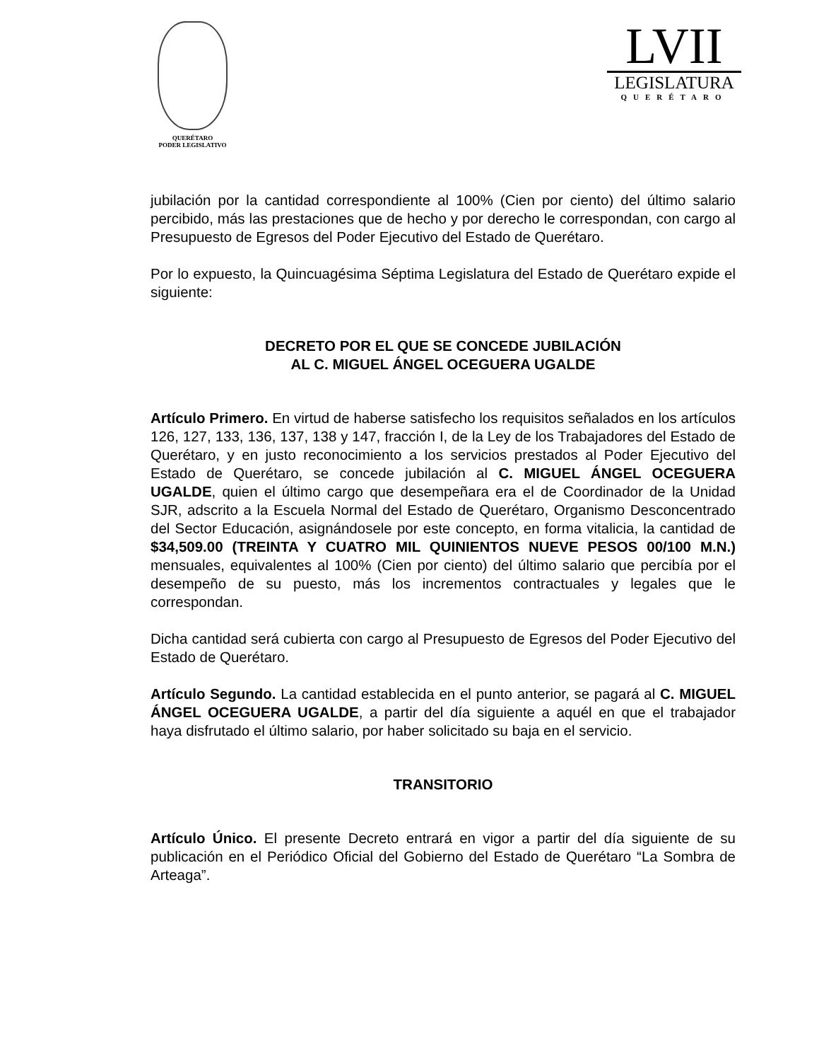QUERÉTARO
PODER LEGISLATIVO
LVII
LEGISLATURA
QUERÉTARO
jubilación por la cantidad correspondiente al 100% (Cien por ciento) del último salario percibido, más las prestaciones que de hecho y por derecho le correspondan, con cargo al Presupuesto de Egresos del Poder Ejecutivo del Estado de Querétaro.
Por lo expuesto, la Quincuagésima Séptima Legislatura del Estado de Querétaro expide el siguiente:
DECRETO POR EL QUE SE CONCEDE JUBILACIÓN
AL C. MIGUEL ÁNGEL OCEGUERA UGALDE
Artículo Primero. En virtud de haberse satisfecho los requisitos señalados en los artículos 126, 127, 133, 136, 137, 138 y 147, fracción I, de la Ley de los Trabajadores del Estado de Querétaro, y en justo reconocimiento a los servicios prestados al Poder Ejecutivo del Estado de Querétaro, se concede jubilación al C. MIGUEL ÁNGEL OCEGUERA UGALDE, quien el último cargo que desempeñara era el de Coordinador de la Unidad SJR, adscrito a la Escuela Normal del Estado de Querétaro, Organismo Desconcentrado del Sector Educación, asignándosele por este concepto, en forma vitalicia, la cantidad de $34,509.00 (TREINTA Y CUATRO MIL QUINIENTOS NUEVE PESOS 00/100 M.N.) mensuales, equivalentes al 100% (Cien por ciento) del último salario que percibía por el desempeño de su puesto, más los incrementos contractuales y legales que le correspondan.
Dicha cantidad será cubierta con cargo al Presupuesto de Egresos del Poder Ejecutivo del Estado de Querétaro.
Artículo Segundo. La cantidad establecida en el punto anterior, se pagará al C. MIGUEL ÁNGEL OCEGUERA UGALDE, a partir del día siguiente a aquél en que el trabajador haya disfrutado el último salario, por haber solicitado su baja en el servicio.
TRANSITORIO
Artículo Único. El presente Decreto entrará en vigor a partir del día siguiente de su publicación en el Periódico Oficial del Gobierno del Estado de Querétaro “La Sombra de Arteaga”.